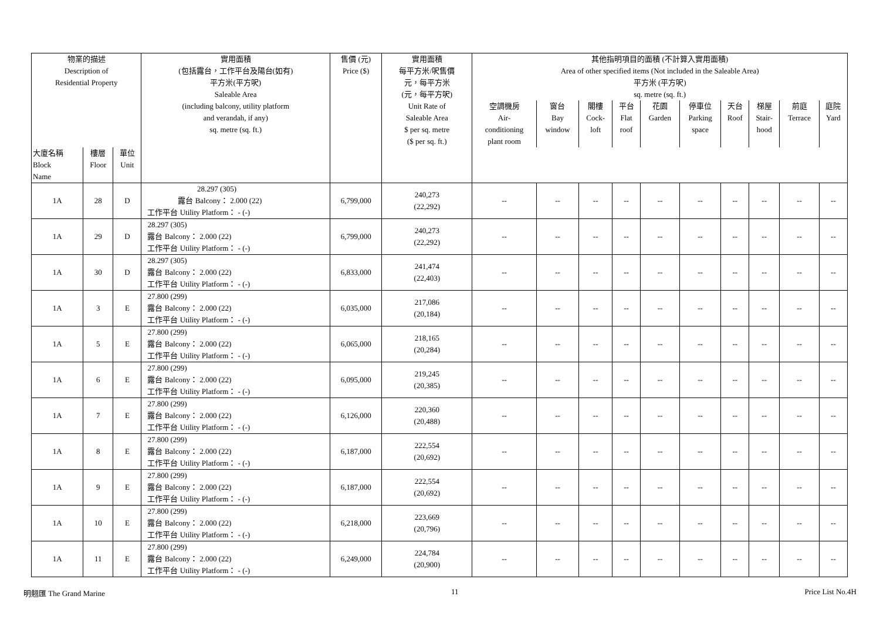| 物業的描述 Description of Residential Property | | | 實用面積 (包括露台，工作平台及陽台(如有) 平方米(平方呎) Saleable Area (including balcony, utility platform and verandah, if any) sq. metre (sq. ft.) | 售價 (元) Price ($) | 實用面積 每平方米/呎售價 元，每平方米 (元，每平方呎) Unit Rate of Saleable Area $ per sq. metre ($ per sq. ft.) | 其他指明項目的面積 (不計算入實用面積) Area of other specified items (Not included in the Saleable Area) 平方米 (平方呎) sq. metre (sq. ft.) | | | | | | | | | |
| --- | --- | --- | --- | --- | --- | --- | --- | --- | --- | --- | --- | --- | --- | --- | --- |
| | | | | | | 空調機房 Air- conditioning plant room | 窗台 Bay window | 閣樓 Cock- loft | 平台 Flat roof | 花園 Garden | 停車位 Parking space | 天台 Roof | 梯屋 Stair- hood | 前庭 Terrace | 庭院 Yard |
| 大廈名稱 Block Name | 樓層 Floor | 單位 Unit | | | | | | | | | | | | | |
| 1A | 28 | D | 28.297 (305) 露台 Balcony： 2.000 (22) 工作平台 Utility Platform： - (-) | 6,799,000 | 240,273 (22,292) | -- | -- | -- | -- | -- | -- | -- | -- | -- | -- |
| 1A | 29 | D | 28.297 (305) 露台 Balcony： 2.000 (22) 工作平台 Utility Platform： - (-) | 6,799,000 | 240,273 (22,292) | -- | -- | -- | -- | -- | -- | -- | -- | -- | -- |
| 1A | 30 | D | 28.297 (305) 露台 Balcony： 2.000 (22) 工作平台 Utility Platform： - (-) | 6,833,000 | 241,474 (22,403) | -- | -- | -- | -- | -- | -- | -- | -- | -- | -- |
| 1A | 3 | E | 27.800 (299) 露台 Balcony： 2.000 (22) 工作平台 Utility Platform： - (-) | 6,035,000 | 217,086 (20,184) | -- | -- | -- | -- | -- | -- | -- | -- | -- | -- |
| 1A | 5 | E | 27.800 (299) 露台 Balcony： 2.000 (22) 工作平台 Utility Platform： - (-) | 6,065,000 | 218,165 (20,284) | -- | -- | -- | -- | -- | -- | -- | -- | -- | -- |
| 1A | 6 | E | 27.800 (299) 露台 Balcony： 2.000 (22) 工作平台 Utility Platform： - (-) | 6,095,000 | 219,245 (20,385) | -- | -- | -- | -- | -- | -- | -- | -- | -- | -- |
| 1A | 7 | E | 27.800 (299) 露台 Balcony： 2.000 (22) 工作平台 Utility Platform： - (-) | 6,126,000 | 220,360 (20,488) | -- | -- | -- | -- | -- | -- | -- | -- | -- | -- |
| 1A | 8 | E | 27.800 (299) 露台 Balcony： 2.000 (22) 工作平台 Utility Platform： - (-) | 6,187,000 | 222,554 (20,692) | -- | -- | -- | -- | -- | -- | -- | -- | -- | -- |
| 1A | 9 | E | 27.800 (299) 露台 Balcony： 2.000 (22) 工作平台 Utility Platform： - (-) | 6,187,000 | 222,554 (20,692) | -- | -- | -- | -- | -- | -- | -- | -- | -- | -- |
| 1A | 10 | E | 27.800 (299) 露台 Balcony： 2.000 (22) 工作平台 Utility Platform： - (-) | 6,218,000 | 223,669 (20,796) | -- | -- | -- | -- | -- | -- | -- | -- | -- | -- |
| 1A | 11 | E | 27.800 (299) 露台 Balcony： 2.000 (22) 工作平台 Utility Platform： - (-) | 6,249,000 | 224,784 (20,900) | -- | -- | -- | -- | -- | -- | -- | -- | -- | -- |
明翹匯 The Grand Marine 11 Price List No.4H